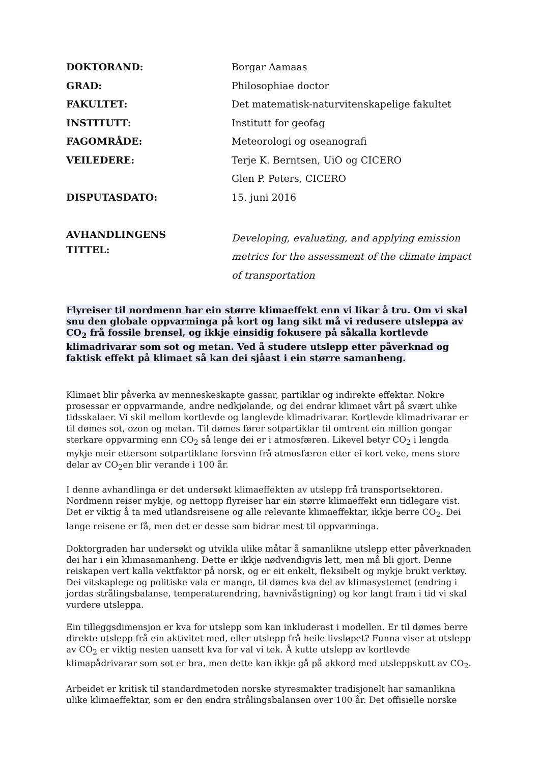| DOKTORAND: | Borgar Aamaas |
| GRAD: | Philosophiae doctor |
| FAKULTET: | Det matematisk-naturvitenskapelige fakultet |
| INSTITUTT: | Institutt for geofag |
| FAGOMRÅDE: | Meteorologi og oseanografi |
| VEILEDERE: | Terje K. Berntsen, UiO og CICERO |
| | Glen P. Peters, CICERO |
| DISPUTASDATO: | 15. juni 2016 |
| AVHANDLINGENS TITTEL: | Developing, evaluating, and applying emission metrics for the assessment of the climate impact of transportation |
Flyreiser til nordmenn har ein større klimaeffekt enn vi likar å tru. Om vi skal snu den globale oppvarminga på kort og lang sikt må vi redusere utsleppa av CO<sub>2</sub> frå fossile brensel, og ikkje einsidig fokusere på såkalla kortlevde klimadrivarar som sot og metan. Ved å studere utslepp etter påverknad og faktisk effekt på klimaet så kan dei sjåast i ein større samanheng.
Klimaet blir påverka av menneskeskapte gassar, partiklar og indirekte effektar. Nokre prosessar er oppvarmande, andre nedkjølande, og dei endrar klimaet vårt på svært ulike tidsskalaer. Vi skil mellom kortlevde og langlevde klimadrivarar. Kortlevde klimadrivarar er til dømes sot, ozon og metan. Til dømes fører sotpartiklar til omtrent ein million gongar sterkare oppvarming enn CO<sub>2</sub> så lenge dei er i atmosfæren. Likevel betyr CO<sub>2</sub> i lengda mykje meir ettersom sotpartiklane forsvinn frå atmosfæren etter ei kort veke, mens store delar av CO<sub>2</sub>en blir verande i 100 år.
I denne avhandlinga er det undersøkt klimaeffekten av utslepp frå transportsektoren. Nordmenn reiser mykje, og nettopp flyreiser har ein større klimaeffekt enn tidlegare vist. Det er viktig å ta med utlandsreisene og alle relevante klimaeffektar, ikkje berre CO<sub>2</sub>. Dei lange reisene er få, men det er desse som bidrar mest til oppvarminga.
Doktorgraden har undersøkt og utvikla ulike måtar å samanlikne utslepp etter påverknaden dei har i ein klimasamanheng. Dette er ikkje nødvendigvis lett, men må bli gjort. Denne reiskapen vert kalla vektfaktor på norsk, og er eit enkelt, fleksibelt og mykje brukt verktøy. Dei vitskaplege og politiske vala er mange, til dømes kva del av klimasystemet (endring i jordas strålingsbalanse, temperaturendring, havnivåstigning) og kor langt fram i tid vi skal vurdere utsleppa.
Ein tilleggsdimensjon er kva for utslepp som kan inkluderast i modellen. Er til dømes berre direkte utslepp frå ein aktivitet med, eller utslepp frå heile livsløpet? Funna viser at utslepp av CO<sub>2</sub> er viktig nesten uansett kva for val vi tek. Å kutte utslepp av kortlevde klimapådrivarar som sot er bra, men dette kan ikkje gå på akkord med utsleppskutt av CO<sub>2</sub>.
Arbeidet er kritisk til standardmetoden norske styresmakter tradisjonelt har samanlikna ulike klimaeffektar, som er den endra strålingsbalansen over 100 år. Det offisielle norske